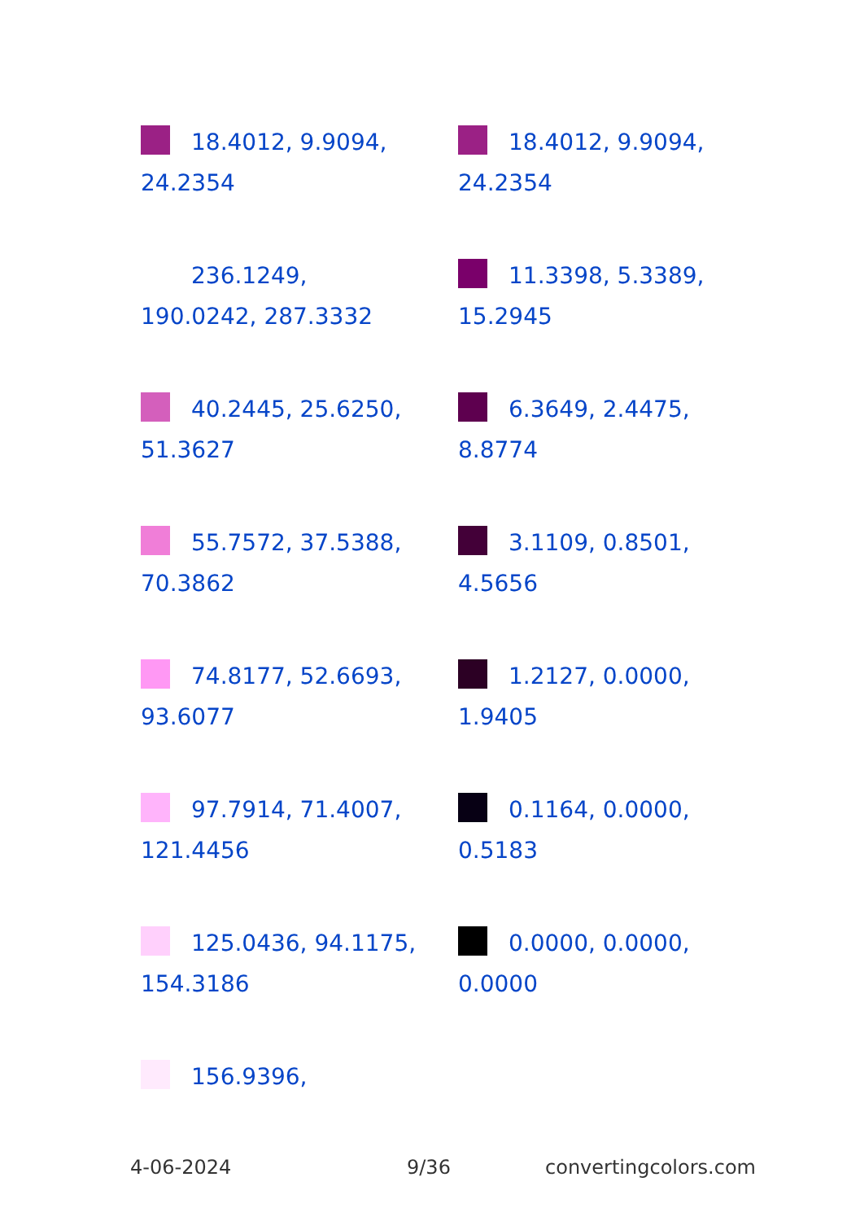18.4012, 9.9094,
24.2354
18.4012, 9.9094,
24.2354
236.1249,
190.0242, 287.3332
11.3398, 5.3389,
15.2945
40.2445, 25.6250,
51.3627
6.3649, 2.4475,
8.8774
55.7572, 37.5388,
70.3862
3.1109, 0.8501,
4.5656
74.8177, 52.6693,
93.6077
1.2127, 0.0000,
1.9405
97.7914, 71.4007,
121.4456
0.1164, 0.0000,
0.5183
125.0436, 94.1175,
154.3186
0.0000, 0.0000,
0.0000
156.9396,
4-06-2024 9/36 convertingcolors.com